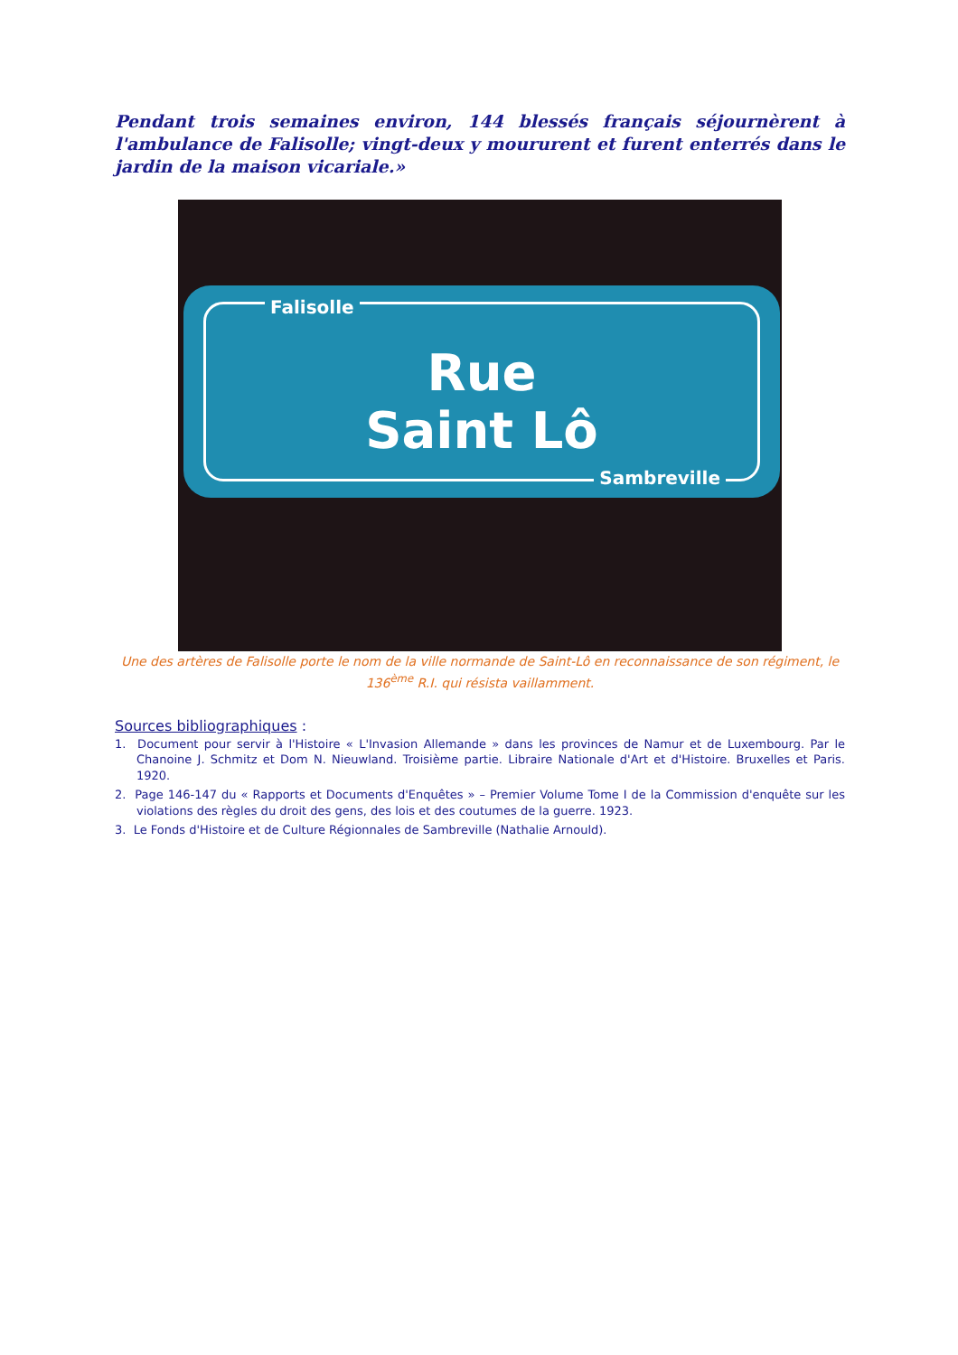Pendant trois semaines environ, 144 blessés français séjournèrent à l'ambulance de Falisolle; vingt-deux y moururent et furent enterrés dans le jardin de la maison vicariale.»
Falisolle
Rue
Saint Lô
Sambreville
Une des artères de Falisolle porte le nom de la ville normande de Saint-Lô en reconnaissance de son régiment, le 136<sup>ème</sup> R.I. qui résista vaillamment.
Sources bibliographiques :
1. Document pour servir à l'Histoire « L'Invasion Allemande » dans les provinces de Namur et de Luxembourg. Par le Chanoine J. Schmitz et Dom N. Nieuwland. Troisième partie. Libraire Nationale d'Art et d'Histoire. Bruxelles et Paris. 1920.
2. Page 146-147 du « Rapports et Documents d'Enquêtes » – Premier Volume Tome I de la Commission d'enquête sur les violations des règles du droit des gens, des lois et des coutumes de la guerre. 1923.
3. Le Fonds d'Histoire et de Culture Régionnales de Sambreville (Nathalie Arnould).